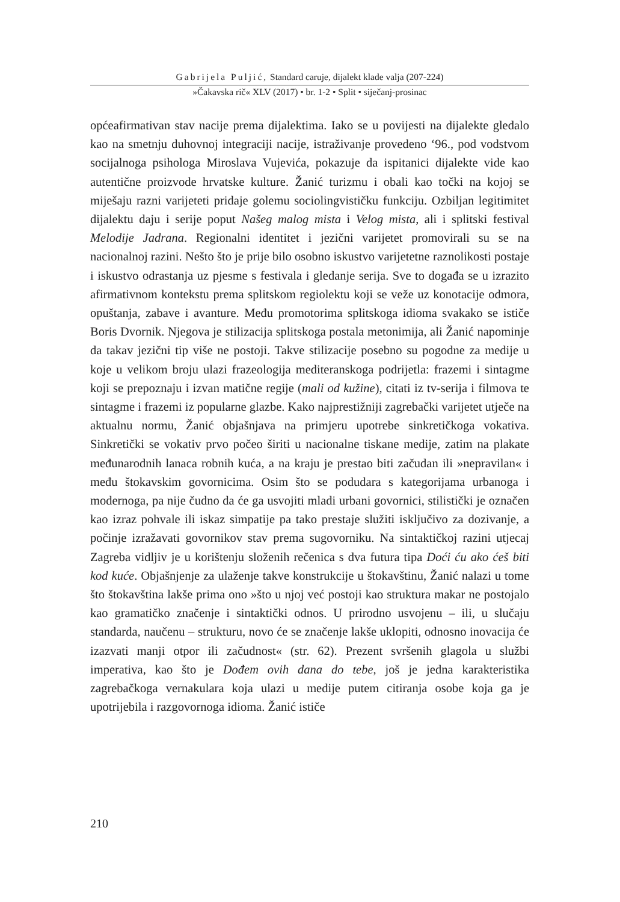Gabrijela Puljić, Standard caruje, dijalekt klade valja (207-224)
»Čakavska rič« XLV (2017) • br. 1-2 • Split • siječanj-prosinac
općeafirmativan stav nacije prema dijalektima. Iako se u povijesti na dijalekte gledalo kao na smetnju duhovnoj integraciji nacije, istraživanje provedeno ‘96., pod vodstvom socijalnoga psihologa Miroslava Vujevića, pokazuje da ispitanici dijalekte vide kao autentične proizvode hrvatske kulture. Žanić turizmu i obali kao točki na kojoj se miješaju razni varijeteti pridaje golemu sociolingvističku funkciju. Ozbiljan legitimitet dijalektu daju i serije poput Našeg malog mista i Velog mista, ali i splitski festival Melodije Jadrana. Regionalni identitet i jezični varijetet promovirali su se na nacionalnoj razini. Nešto što je prije bilo osobno iskustvo varijetetne raznolikosti postaje i iskustvo odrastanja uz pjesme s festivala i gledanje serija. Sve to događa se u izrazito afirmativnom kontekstu prema splitskom regiolektu koji se veže uz konotacije odmora, opuštanja, zabave i avanture. Među promotorima splitskoga idioma svakako se ističe Boris Dvornik. Njegova je stilizacija splitskoga postala metonimija, ali Žanić napominje da takav jezični tip više ne postoji. Takve stilizacije posebno su pogodne za medije u koje u velikom broju ulazi frazeologija mediteranskoga podrijetla: frazemi i sintagme koji se prepoznaju i izvan matične regije (mali od kužine), citati iz tv-serija i filmova te sintagme i frazemi iz popularne glazbe. Kako najprestižniji zagrebački varijetet utječe na aktualnu normu, Žanić objašnjava na primjeru upotrebe sinkretičkoga vokativa. Sinkretički se vokativ prvo počeo širiti u nacionalne tiskane medije, zatim na plakate međunarodnih lanaca robnih kuća, a na kraju je prestao biti začudan ili »nepravilan« i među štokavskim govornicima. Osim što se podudara s kategorijama urbanoga i modernoga, pa nije čudno da će ga usvojiti mladi urbani govornici, stilistički je označen kao izraz pohvale ili iskaz simpatije pa tako prestaje služiti isključivo za dozivanje, a počinje izražavati govornikov stav prema sugovorniku. Na sintaktičkoj razini utjecaj Zagreba vidljiv je u korištenju složenih rečenica s dva futura tipa Doći ću ako ćeš biti kod kuće. Objašnjenje za ulaženje takve konstrukcije u štokavštinu, Žanić nalazi u tome što štokavština lakše prima ono »što u njoj već postoji kao struktura makar ne postojalo kao gramatičko značenje i sintaktički odnos. U prirodno usvojenu – ili, u slučaju standarda, naučenu – strukturu, novo će se značenje lakše uklopiti, odnosno inovacija će izazvati manji otpor ili začudnost« (str. 62). Prezent svršenih glagola u službi imperativa, kao što je Dođem ovih dana do tebe, još je jedna karakteristika zagrebačkoga vernakulara koja ulazi u medije putem citiranja osobe koja ga je upotrijebila i razgovornoga idioma. Žanić ističe
210